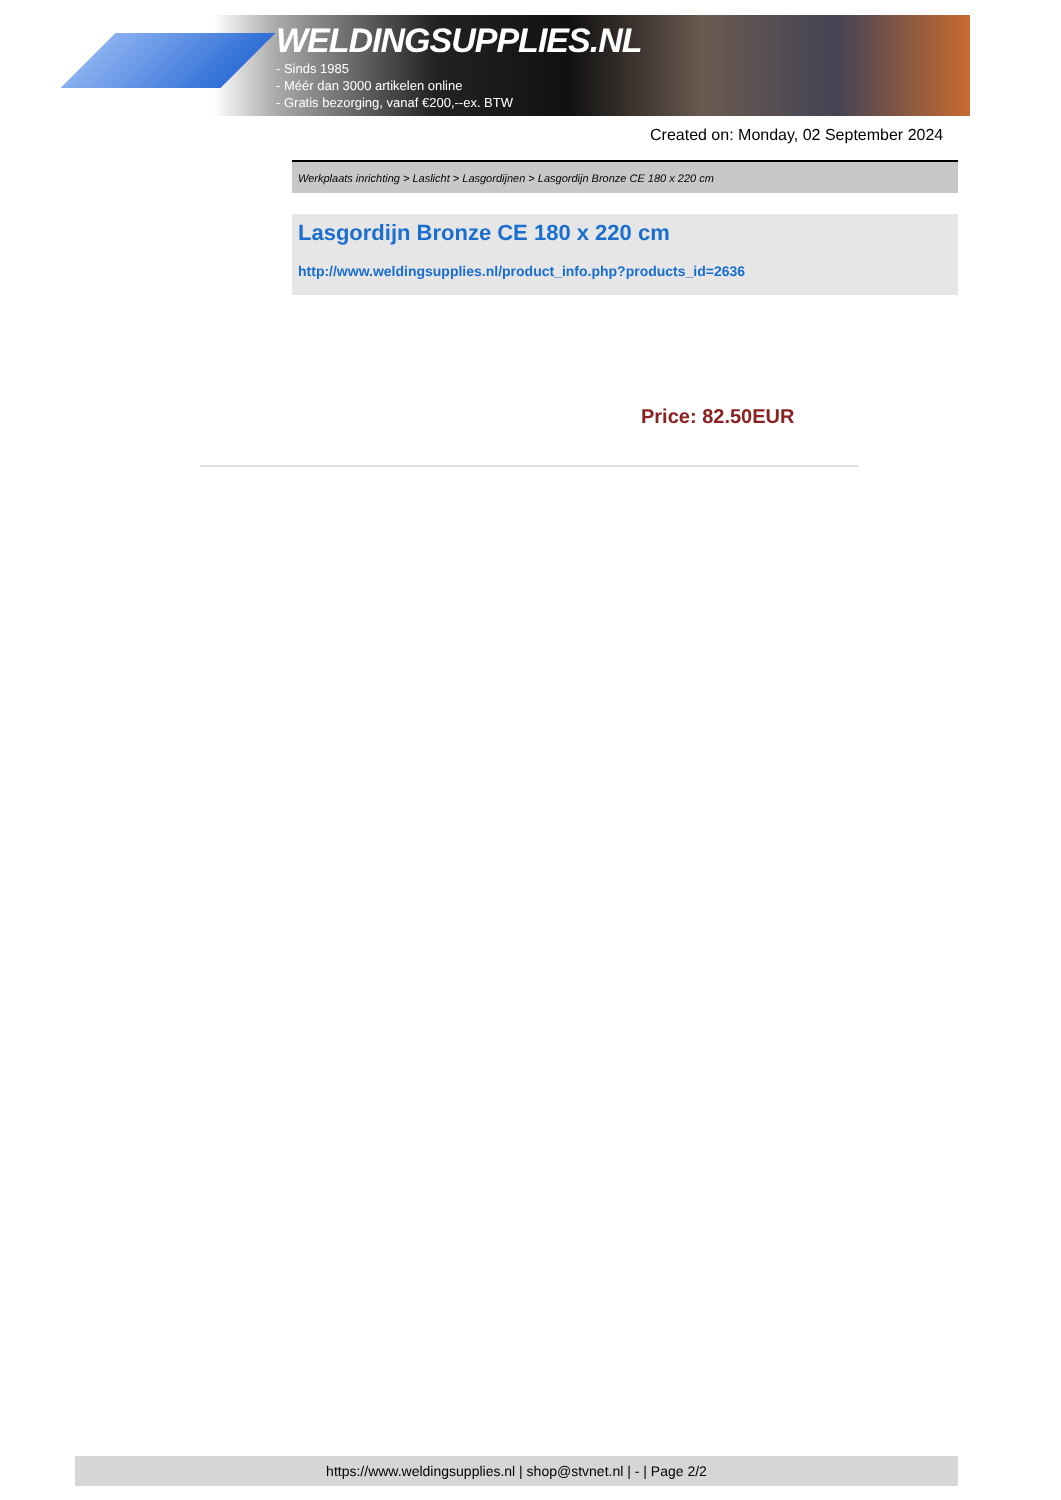WELDINGSUPPLIES.NL
- Sinds 1985
- Méér dan 3000 artikelen online
- Gratis bezorging, vanaf €200,--ex. BTW
Created on: Monday, 02 September 2024
Werkplaats inrichting > Laslicht > Lasgordijnen > Lasgordijn Bronze CE 180 x 220 cm
Lasgordijn Bronze CE 180 x 220 cm
http://www.weldingsupplies.nl/product_info.php?products_id=2636
Price: 82.50EUR
https://www.weldingsupplies.nl | shop@stvnet.nl | - | Page 2/2